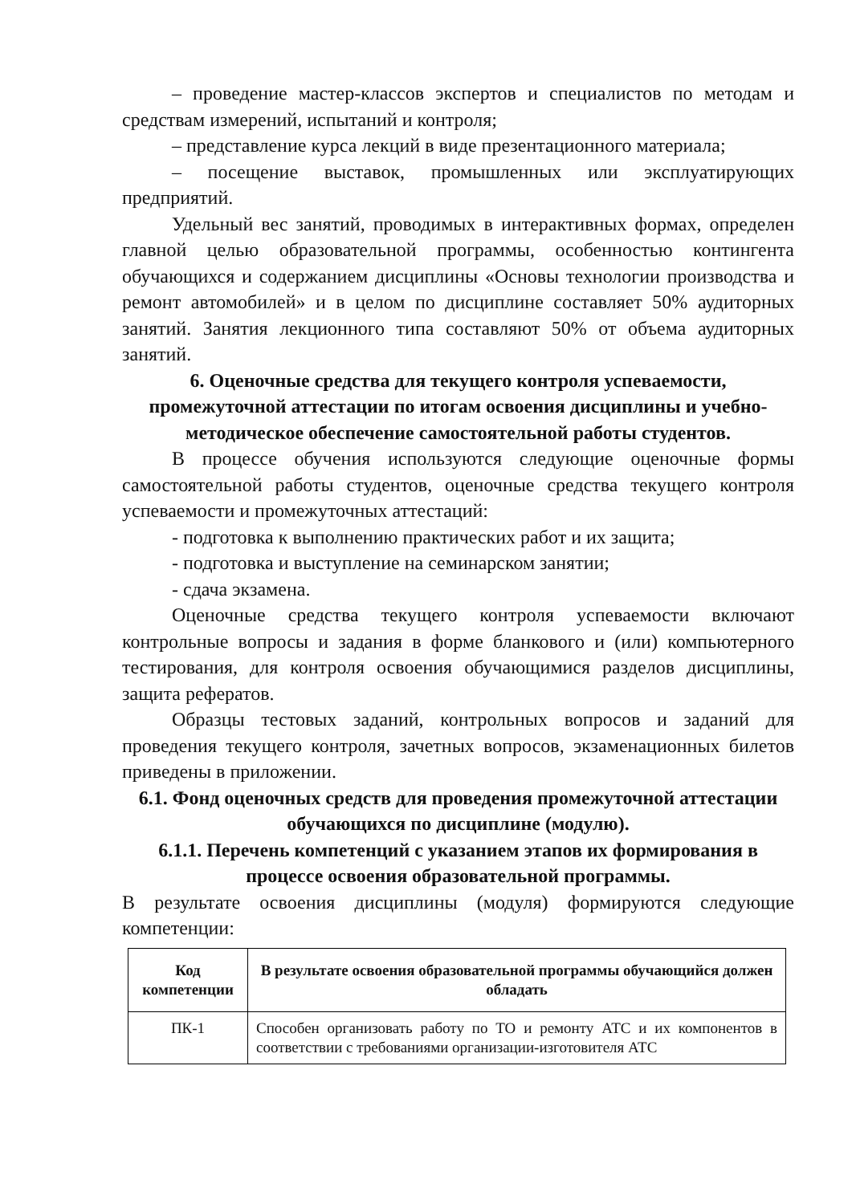– проведение мастер-классов экспертов и специалистов по методам и средствам измерений, испытаний и контроля;
– представление курса лекций в виде презентационного материала;
– посещение выставок, промышленных или эксплуатирующих предприятий.
Удельный вес занятий, проводимых в интерактивных формах, определен главной целью образовательной программы, особенностью контингента обучающихся и содержанием дисциплины «Основы технологии производства и ремонт автомобилей» и в целом по дисциплине составляет 50% аудиторных занятий. Занятия лекционного типа составляют 50% от объема аудиторных занятий.
6. Оценочные средства для текущего контроля успеваемости, промежуточной аттестации по итогам освоения дисциплины и учебно-методическое обеспечение самостоятельной работы студентов.
В процессе обучения используются следующие оценочные формы самостоятельной работы студентов, оценочные средства текущего контроля успеваемости и промежуточных аттестаций:
- подготовка к выполнению практических работ и их защита;
- подготовка и выступление на семинарском занятии;
- сдача экзамена.
Оценочные средства текущего контроля успеваемости включают контрольные вопросы и задания в форме бланкового и (или) компьютерного тестирования, для контроля освоения обучающимися разделов дисциплины, защита рефератов.
Образцы тестовых заданий, контрольных вопросов и заданий для проведения текущего контроля, зачетных вопросов, экзаменационных билетов приведены в приложении.
6.1. Фонд оценочных средств для проведения промежуточной аттестации обучающихся по дисциплине (модулю).
6.1.1. Перечень компетенций с указанием этапов их формирования в процессе освоения образовательной программы.
В результате освоения дисциплины (модуля) формируются следующие компетенции:
| Код компетенции | В результате освоения образовательной программы обучающийся должен обладать |
| --- | --- |
| ПК-1 | Способен организовать работу по ТО и ремонту АТС и их компонентов в соответствии с требованиями организации-изготовителя АТС |